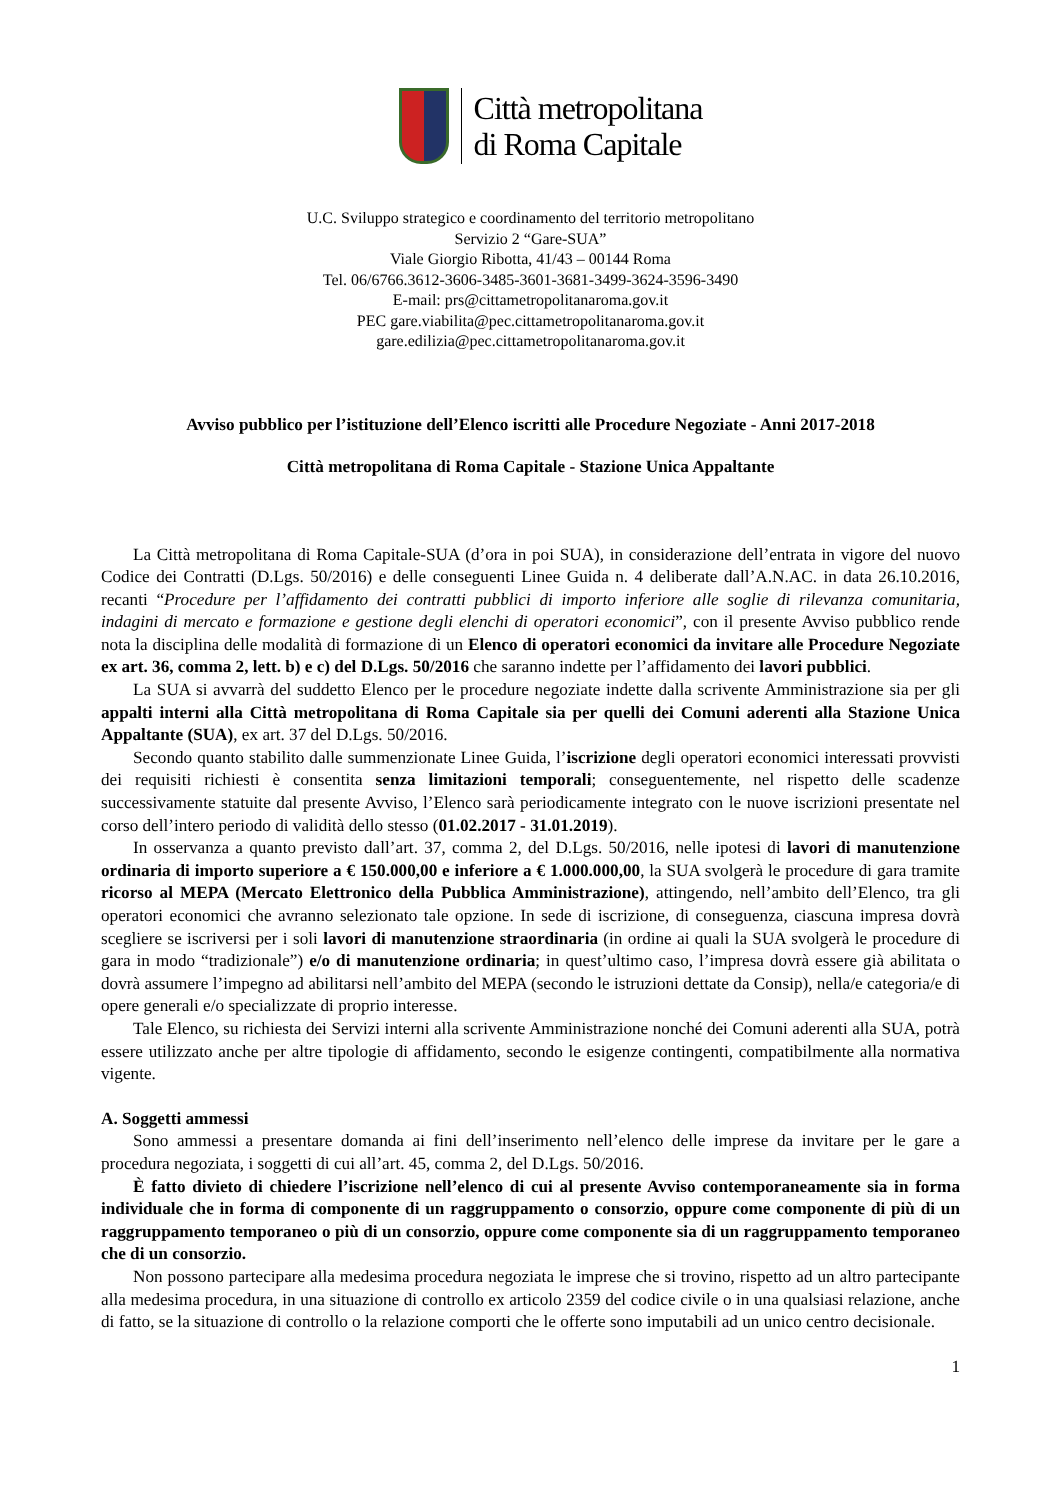Città metropolitana
di Roma Capitale
U.C. Sviluppo strategico e coordinamento del territorio metropolitano
Servizio 2 “Gare-SUA”
Viale Giorgio Ribotta, 41/43 – 00144 Roma
Tel. 06/6766.3612-3606-3485-3601-3681-3499-3624-3596-3490
E-mail: prs@cittametropolitanaroma.gov.it
PEC gare.viabilita@pec.cittametropolitanaroma.gov.it
gare.edilizia@pec.cittametropolitanaroma.gov.it
Avviso pubblico per l’istituzione dell’Elenco iscritti alle Procedure Negoziate - Anni 2017-2018
Città metropolitana di Roma Capitale - Stazione Unica Appaltante
La Città metropolitana di Roma Capitale-SUA (d’ora in poi SUA), in considerazione dell’entrata in vigore del nuovo Codice dei Contratti (D.Lgs. 50/2016) e delle conseguenti Linee Guida n. 4 deliberate dall’A.N.AC. in data 26.10.2016, recanti “Procedure per l’affidamento dei contratti pubblici di importo inferiore alle soglie di rilevanza comunitaria, indagini di mercato e formazione e gestione degli elenchi di operatori economici”, con il presente Avviso pubblico rende nota la disciplina delle modalità di formazione di un Elenco di operatori economici da invitare alle Procedure Negoziate ex art. 36, comma 2, lett. b) e c) del D.Lgs. 50/2016 che saranno indette per l’affidamento dei lavori pubblici.
La SUA si avvarrà del suddetto Elenco per le procedure negoziate indette dalla scrivente Amministrazione sia per gli appalti interni alla Città metropolitana di Roma Capitale sia per quelli dei Comuni aderenti alla Stazione Unica Appaltante (SUA), ex art. 37 del D.Lgs. 50/2016.
Secondo quanto stabilito dalle summenzionate Linee Guida, l’iscrizione degli operatori economici interessati provvisti dei requisiti richiesti è consentita senza limitazioni temporali; conseguentemente, nel rispetto delle scadenze successivamente statuite dal presente Avviso, l’Elenco sarà periodicamente integrato con le nuove iscrizioni presentate nel corso dell’intero periodo di validità dello stesso (01.02.2017 - 31.01.2019).
In osservanza a quanto previsto dall’art. 37, comma 2, del D.Lgs. 50/2016, nelle ipotesi di lavori di manutenzione ordinaria di importo superiore a € 150.000,00 e inferiore a € 1.000.000,00, la SUA svolgerà le procedure di gara tramite ricorso al MEPA (Mercato Elettronico della Pubblica Amministrazione), attingendo, nell’ambito dell’Elenco, tra gli operatori economici che avranno selezionato tale opzione. In sede di iscrizione, di conseguenza, ciascuna impresa dovrà scegliere se iscriversi per i soli lavori di manutenzione straordinaria (in ordine ai quali la SUA svolgerà le procedure di gara in modo “tradizionale”) e/o di manutenzione ordinaria; in quest’ultimo caso, l’impresa dovrà essere già abilitata o dovrà assumere l’impegno ad abilitarsi nell’ambito del MEPA (secondo le istruzioni dettate da Consip), nella/e categoria/e di opere generali e/o specializzate di proprio interesse.
Tale Elenco, su richiesta dei Servizi interni alla scrivente Amministrazione nonché dei Comuni aderenti alla SUA, potrà essere utilizzato anche per altre tipologie di affidamento, secondo le esigenze contingenti, compatibilmente alla normativa vigente.
A. Soggetti ammessi
Sono ammessi a presentare domanda ai fini dell’inserimento nell’elenco delle imprese da invitare per le gare a procedura negoziata, i soggetti di cui all’art. 45, comma 2, del D.Lgs. 50/2016.
È fatto divieto di chiedere l’iscrizione nell’elenco di cui al presente Avviso contemporaneamente sia in forma individuale che in forma di componente di un raggruppamento o consorzio, oppure come componente di più di un raggruppamento temporaneo o più di un consorzio, oppure come componente sia di un raggruppamento temporaneo che di un consorzio.
Non possono partecipare alla medesima procedura negoziata le imprese che si trovino, rispetto ad un altro partecipante alla medesima procedura, in una situazione di controllo ex articolo 2359 del codice civile o in una qualsiasi relazione, anche di fatto, se la situazione di controllo o la relazione comporti che le offerte sono imputabili ad un unico centro decisionale.
1